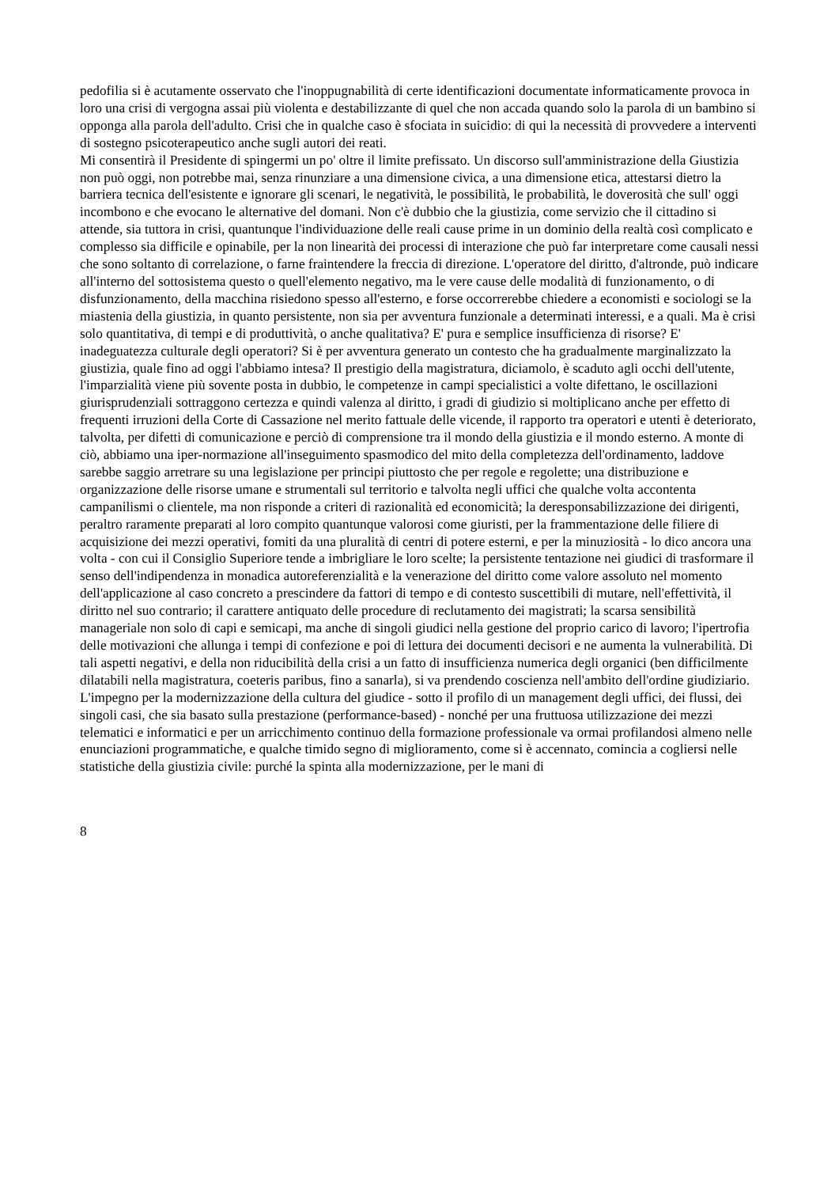pedofilia si è acutamente osservato che l'inoppugnabilità di certe identificazioni documentate informaticamente provoca in loro una crisi di vergogna assai più violenta e destabilizzante di quel che non accada quando solo la parola di un bambino si opponga alla parola dell'adulto. Crisi che in qualche caso è sfociata in suicidio: di qui la necessità di provvedere a interventi di sostegno psicoterapeutico anche sugli autori dei reati.
Mi consentirà il Presidente di spingermi un po' oltre il limite prefissato. Un discorso sull'amministrazione della Giustizia non può oggi, non potrebbe mai, senza rinunziare a una dimensione civica, a una dimensione etica, attestarsi dietro la barriera tecnica dell'esistente e ignorare gli scenari, le negatività, le possibilità, le probabilità, le doverosità che sull' oggi incombono e che evocano le alternative del domani. Non c'è dubbio che la giustizia, come servizio che il cittadino si attende, sia tuttora in crisi, quantunque l'individuazione delle reali cause prime in un dominio della realtà così complicato e complesso sia difficile e opinabile, per la non linearità dei processi di interazione che può far interpretare come causali nessi che sono soltanto di correlazione, o farne fraintendere la freccia di direzione. L'operatore del diritto, d'altronde, può indicare all'interno del sottosistema questo o quell'elemento negativo, ma le vere cause delle modalità di funzionamento, o di disfunzionamento, della macchina risiedono spesso all'esterno, e forse occorrerebbe chiedere a economisti e sociologi se la miastenia della giustizia, in quanto persistente, non sia per avventura funzionale a determinati interessi, e a quali. Ma è crisi solo quantitativa, di tempi e di produttività, o anche qualitativa? E' pura e semplice insufficienza di risorse? E' inadeguatezza culturale degli operatori? Si è per avventura generato un contesto che ha gradualmente marginalizzato la giustizia, quale fino ad oggi l'abbiamo intesa? Il prestigio della magistratura, diciamolo, è scaduto agli occhi dell'utente, l'imparzialità viene più sovente posta in dubbio, le competenze in campi specialistici a volte difettano, le oscillazioni giurisprudenziali sottraggono certezza e quindi valenza al diritto, i gradi di giudizio si moltiplicano anche per effetto di frequenti irruzioni della Corte di Cassazione nel merito fattuale delle vicende, il rapporto tra operatori e utenti è deteriorato, talvolta, per difetti di comunicazione e perciò di comprensione tra il mondo della giustizia e il mondo esterno. A monte di ciò, abbiamo una iper-normazione all'inseguimento spasmodico del mito della completezza dell'ordinamento, laddove sarebbe saggio arretrare su una legislazione per principi piuttosto che per regole e regolette; una distribuzione e organizzazione delle risorse umane e strumentali sul territorio e talvolta negli uffici che qualche volta accontenta campanilismi o clientele, ma non risponde a criteri di razionalità ed economicità; la deresponsabilizzazione dei dirigenti, peraltro raramente preparati al loro compito quantunque valorosi come giuristi, per la frammentazione delle filiere di acquisizione dei mezzi operativi, fomiti da una pluralità di centri di potere esterni, e per la minuziosità - lo dico ancora una volta - con cui il Consiglio Superiore tende a imbrigliare le loro scelte; la persistente tentazione nei giudici di trasformare il senso dell'indipendenza in monadica autoreferenzialità e la venerazione del diritto come valore assoluto nel momento dell'applicazione al caso concreto a prescindere da fattori di tempo e di contesto suscettibili di mutare, nell'effettività, il diritto nel suo contrario; il carattere antiquato delle procedure di reclutamento dei magistrati; la scarsa sensibilità manageriale non solo di capi e semicapi, ma anche di singoli giudici nella gestione del proprio carico di lavoro; l'ipertrofia delle motivazioni che allunga i tempi di confezione e poi di lettura dei documenti decisori e ne aumenta la vulnerabilità. Di tali aspetti negativi, e della non riducibilità della crisi a un fatto di insufficienza numerica degli organici (ben difficilmente dilatabili nella magistratura, coeteris paribus, fino a sanarla), si va prendendo coscienza nell'ambito dell'ordine giudiziario.
L'impegno per la modernizzazione della cultura del giudice - sotto il profilo di un management degli uffici, dei flussi, dei singoli casi, che sia basato sulla prestazione (performance-based) - nonché per una fruttuosa utilizzazione dei mezzi telematici e informatici e per un arricchimento continuo della formazione professionale va ormai profilandosi almeno nelle enunciazioni programmatiche, e qualche timido segno di miglioramento, come si è accennato, comincia a cogliersi nelle statistiche della giustizia civile: purché la spinta alla modernizzazione, per le mani di
8